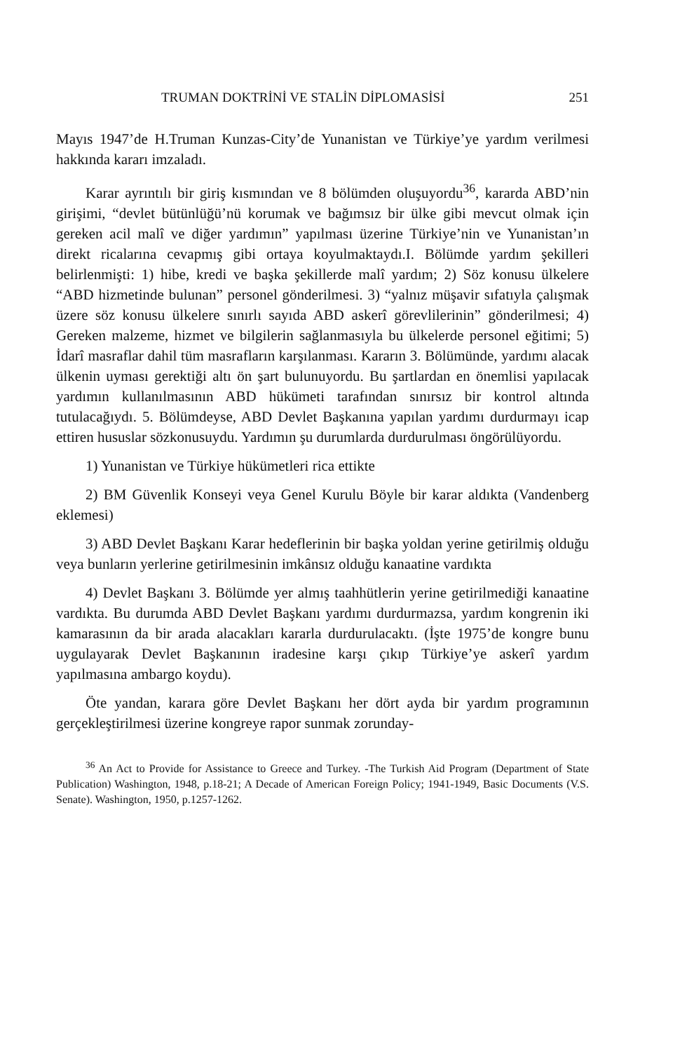TRUMAN DOKTRİNİ VE STALİN DİPLOMASİSİ 251
Mayıs 1947’de H.Truman Kunzas-City’de Yunanistan ve Türkiye’ye yardım verilmesi hakkında kararı imzaladı.
Karar ayrıntılı bir giriş kısmından ve 8 bölümden oluşuyordu<sup>36</sup>, kararda ABD’nin girişimi, “devlet bütünlüğü’nü korumak ve bağımsız bir ülke gibi mevcut olmak için gereken acil malî ve diğer yardımın” yapılması üzerine Türkiye’nin ve Yunanistan’ın direkt ricalarına cevapmış gibi ortaya koyulmaktaydı.I. Bölümde yardım şekilleri belirlenmişti: 1) hibe, kredi ve başka şekillerde malî yardım; 2) Söz konusu ülkelere “ABD hizmetinde bulunan” personel gönderilmesi. 3) “yalnız müşavir sıfatıyla çalışmak üzere söz konusu ülkelere sınırlı sayıda ABD askerî görevlilerinin” gönderilmesi; 4) Gereken malzeme, hizmet ve bilgilerin sağlanmasıyla bu ülkelerde personel eğitimi; 5) İdarî masraflar dahil tüm masrafların karşılanması. Kararın 3. Bölümünde, yardımı alacak ülkenin uyması gerektiği altı ön şart bulunuyordu. Bu şartlardan en önemlisi yapılacak yardımın kullanılmasının ABD hükümeti tarafından sınırsız bir kontrol altında tutulacağıydı. 5. Bölümdeyse, ABD Devlet Başkanına yapılan yardımı durdurmayı icap ettiren hususlar sözkonusuydu. Yardımın şu durumlarda durdurulması öngörülüyordu.
1) Yunanistan ve Türkiye hükümetleri rica ettikte
2) BM Güvenlik Konseyi veya Genel Kurulu Böyle bir karar aldıkta (Vandenberg eklemesi)
3) ABD Devlet Başkanı Karar hedeflerinin bir başka yoldan yerine getirilmiş olduğu veya bunların yerlerine getirilmesinin imkânsız olduğu kanaatine vardıkta
4) Devlet Başkanı 3. Bölümde yer almış taahhütlerin yerine getirilmediği kanaatine vardıkta. Bu durumda ABD Devlet Başkanı yardımı durdurmazsa, yardım kongrenin iki kamarasının da bir arada alacakları kararla durdurulacaktı. (İşte 1975’de kongre bunu uygulayarak Devlet Başkanının iradesine karşı çıkıp Türkiye’ye askerî yardım yapılmasına ambargo koydu).
Öte yandan, karara göre Devlet Başkanı her dört ayda bir yardım programının gerçekleştirilmesi üzerine kongreye rapor sunmak zorunday-
<sup>36</sup> An Act to Provide for Assistance to Greece and Turkey. -The Turkish Aid Program (Department of State Publication) Washington, 1948, p.18-21; A Decade of American Foreign Policy; 1941-1949, Basic Documents (V.S. Senate). Washington, 1950, p.1257-1262.